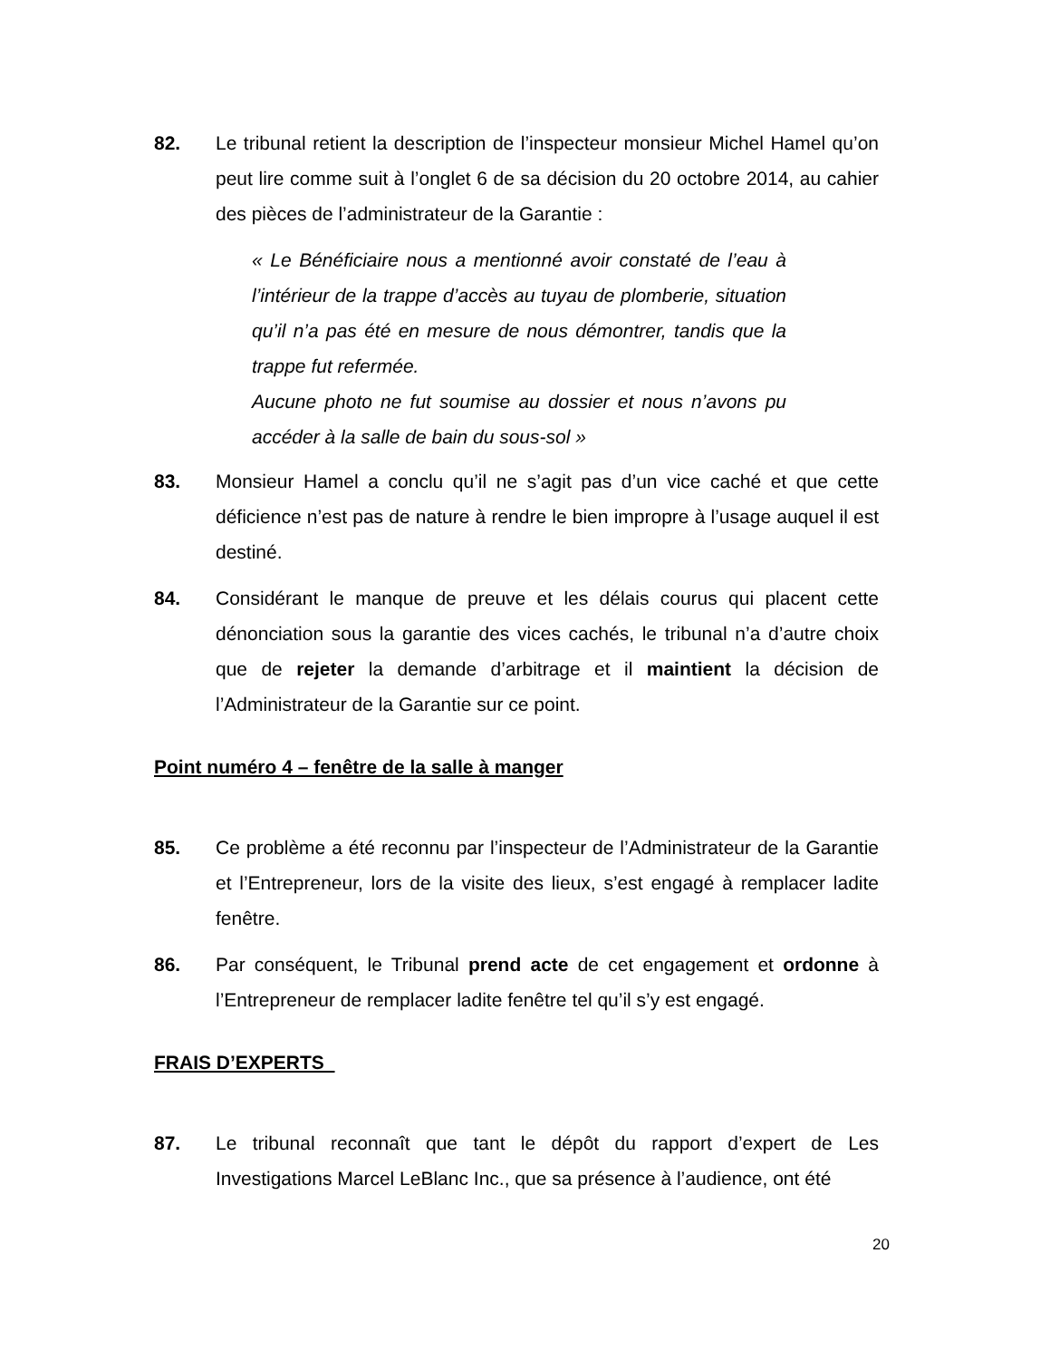82. Le tribunal retient la description de l’inspecteur monsieur Michel Hamel qu’on peut lire comme suit à l’onglet 6 de sa décision du 20 octobre 2014, au cahier des pièces de l’administrateur de la Garantie :
« Le Bénéficiaire nous a mentionné avoir constaté de l’eau à l’intérieur de la trappe d’accès au tuyau de plomberie, situation qu’il n’a pas été en mesure de nous démontrer, tandis que la trappe fut refermée.
Aucune photo ne fut soumise au dossier et nous n’avons pu accéder à la salle de bain du sous-sol »
83. Monsieur Hamel a conclu qu’il ne s’agit pas d’un vice caché et que cette déficience n’est pas de nature à rendre le bien impropre à l’usage auquel il est destiné.
84. Considérant le manque de preuve et les délais courus qui placent cette dénonciation sous la garantie des vices cachés, le tribunal n’a d’autre choix que de rejeter la demande d’arbitrage et il maintient la décision de l’Administrateur de la Garantie sur ce point.
Point numéro 4 – fenêtre de la salle à manger
85. Ce problème a été reconnu par l’inspecteur de l’Administrateur de la Garantie et l’Entrepreneur, lors de la visite des lieux, s’est engagé à remplacer ladite fenêtre.
86. Par conséquent, le Tribunal prend acte de cet engagement et ordonne à l’Entrepreneur de remplacer ladite fenêtre tel qu’il s’y est engagé.
FRAIS D’EXPERTS
87. Le tribunal reconnaît que tant le dépôt du rapport d’expert de Les Investigations Marcel LeBlanc Inc., que sa présence à l’audience, ont été
20